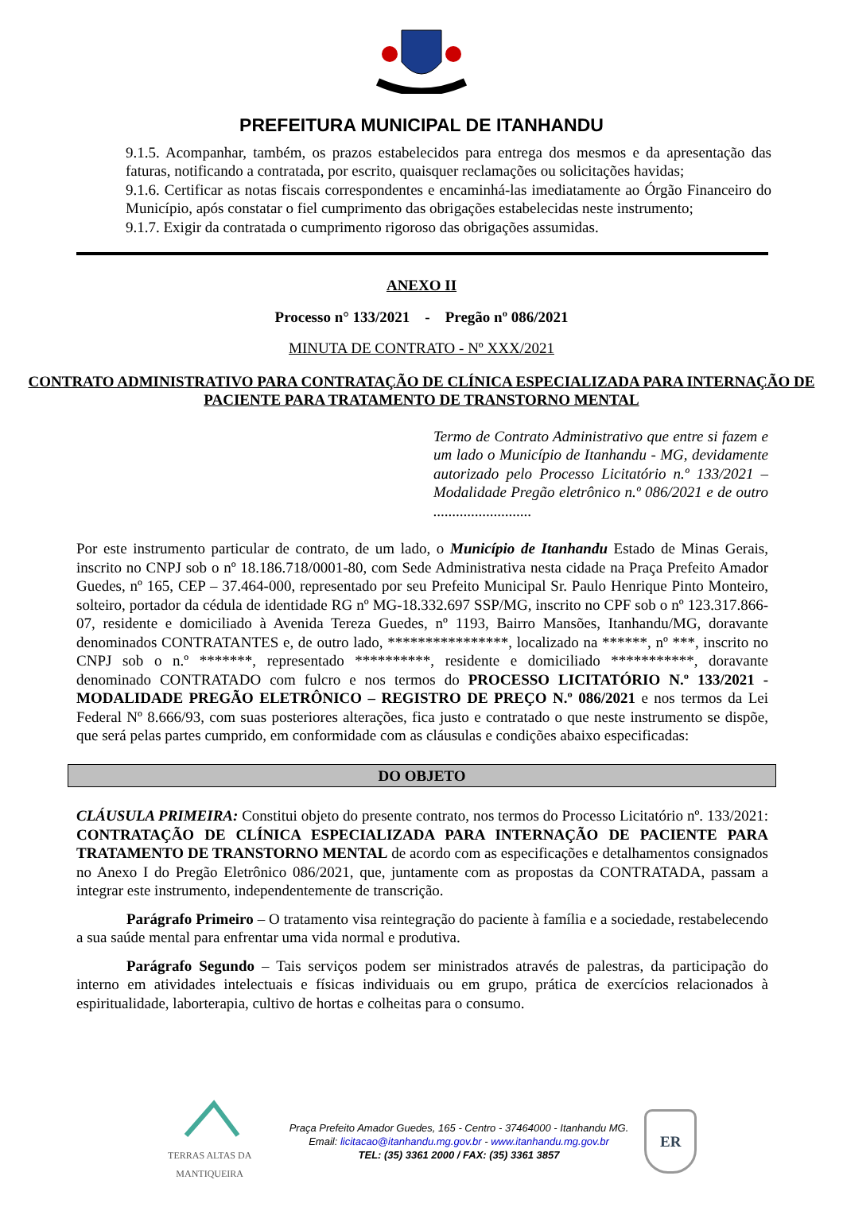PREFEITURA MUNICIPAL DE ITANHANDU
9.1.5. Acompanhar, também, os prazos estabelecidos para entrega dos mesmos e da apresentação das faturas, notificando a contratada, por escrito, quaisquer reclamações ou solicitações havidas;
9.1.6. Certificar as notas fiscais correspondentes e encaminhá-las imediatamente ao Órgão Financeiro do Município, após constatar o fiel cumprimento das obrigações estabelecidas neste instrumento;
9.1.7. Exigir da contratada o cumprimento rigoroso das obrigações assumidas.
ANEXO II
Processo n° 133/2021 - Pregão nº 086/2021
MINUTA DE CONTRATO - Nº XXX/2021
CONTRATO ADMINISTRATIVO PARA CONTRATAÇÃO DE CLÍNICA ESPECIALIZADA PARA INTERNAÇÃO DE PACIENTE PARA TRATAMENTO DE TRANSTORNO MENTAL
Termo de Contrato Administrativo que entre si fazem e um lado o Município de Itanhandu - MG, devidamente autorizado pelo Processo Licitatório n.º 133/2021 – Modalidade Pregão eletrônico n.º 086/2021 e de outro ..........................
Por este instrumento particular de contrato, de um lado, o Município de Itanhandu Estado de Minas Gerais, inscrito no CNPJ sob o nº 18.186.718/0001-80, com Sede Administrativa nesta cidade na Praça Prefeito Amador Guedes, nº 165, CEP – 37.464-000, representado por seu Prefeito Municipal Sr. Paulo Henrique Pinto Monteiro, solteiro, portador da cédula de identidade RG nº MG-18.332.697 SSP/MG, inscrito no CPF sob o nº 123.317.866-07, residente e domiciliado à Avenida Tereza Guedes, nº 1193, Bairro Mansões, Itanhandu/MG, doravante denominados CONTRATANTES e, de outro lado, ****************, localizado na ******, nº ***, inscrito no CNPJ sob o n.º *******, representado **********, residente e domiciliado ***********, doravante denominado CONTRATADO com fulcro e nos termos do PROCESSO LICITATÓRIO N.º 133/2021 - MODALIDADE PREGÃO ELETRÔNICO – REGISTRO DE PREÇO N.º 086/2021 e nos termos da Lei Federal Nº 8.666/93, com suas posteriores alterações, fica justo e contratado o que neste instrumento se dispõe, que será pelas partes cumprido, em conformidade com as cláusulas e condições abaixo especificadas:
DO OBJETO
CLÁUSULA PRIMEIRA: Constitui objeto do presente contrato, nos termos do Processo Licitatório nº. 133/2021: CONTRATAÇÃO DE CLÍNICA ESPECIALIZADA PARA INTERNAÇÃO DE PACIENTE PARA TRATAMENTO DE TRANSTORNO MENTAL de acordo com as especificações e detalhamentos consignados no Anexo I do Pregão Eletrônico 086/2021, que, juntamente com as propostas da CONTRATADA, passam a integrar este instrumento, independentemente de transcrição.
Parágrafo Primeiro – O tratamento visa reintegração do paciente à família e a sociedade, restabelecendo a sua saúde mental para enfrentar uma vida normal e produtiva.
Parágrafo Segundo – Tais serviços podem ser ministrados através de palestras, da participação do interno em atividades intelectuais e físicas individuais ou em grupo, prática de exercícios relacionados à espiritualidade, laborterapia, cultivo de hortas e colheitas para o consumo.
TERRAS ALTAS DA MANTIQUEIRA
Praça Prefeito Amador Guedes, 165 - Centro - 37464000 - Itanhandu MG.
Email: licitacao@itanhandu.mg.gov.br - www.itanhandu.mg.gov.br
TEL: (35) 3361 2000 / FAX: (35) 3361 3857
ER